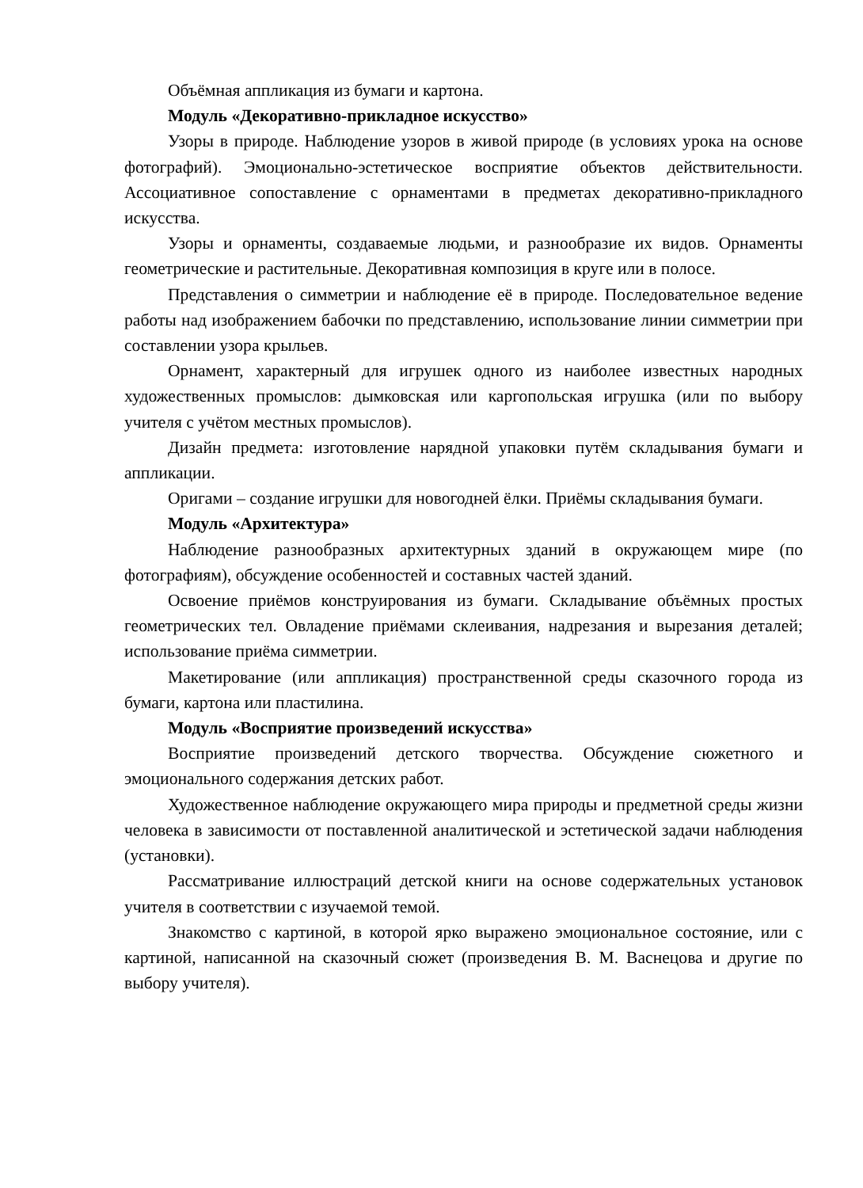Объёмная аппликация из бумаги и картона.
Модуль «Декоративно-прикладное искусство»
Узоры в природе. Наблюдение узоров в живой природе (в условиях урока на основе фотографий). Эмоционально-эстетическое восприятие объектов действительности. Ассоциативное сопоставление с орнаментами в предметах декоративно-прикладного искусства.
Узоры и орнаменты, создаваемые людьми, и разнообразие их видов. Орнаменты геометрические и растительные. Декоративная композиция в круге или в полосе.
Представления о симметрии и наблюдение её в природе. Последовательное ведение работы над изображением бабочки по представлению, использование линии симметрии при составлении узора крыльев.
Орнамент, характерный для игрушек одного из наиболее известных народных художественных промыслов: дымковская или каргопольская игрушка (или по выбору учителя с учётом местных промыслов).
Дизайн предмета: изготовление нарядной упаковки путём складывания бумаги и аппликации.
Оригами – создание игрушки для новогодней ёлки. Приёмы складывания бумаги.
Модуль «Архитектура»
Наблюдение разнообразных архитектурных зданий в окружающем мире (по фотографиям), обсуждение особенностей и составных частей зданий.
Освоение приёмов конструирования из бумаги. Складывание объёмных простых геометрических тел. Овладение приёмами склеивания, надрезания и вырезания деталей; использование приёма симметрии.
Макетирование (или аппликация) пространственной среды сказочного города из бумаги, картона или пластилина.
Модуль «Восприятие произведений искусства»
Восприятие произведений детского творчества. Обсуждение сюжетного и эмоционального содержания детских работ.
Художественное наблюдение окружающего мира природы и предметной среды жизни человека в зависимости от поставленной аналитической и эстетической задачи наблюдения (установки).
Рассматривание иллюстраций детской книги на основе содержательных установок учителя в соответствии с изучаемой темой.
Знакомство с картиной, в которой ярко выражено эмоциональное состояние, или с картиной, написанной на сказочный сюжет (произведения В. М. Васнецова и другие по выбору учителя).